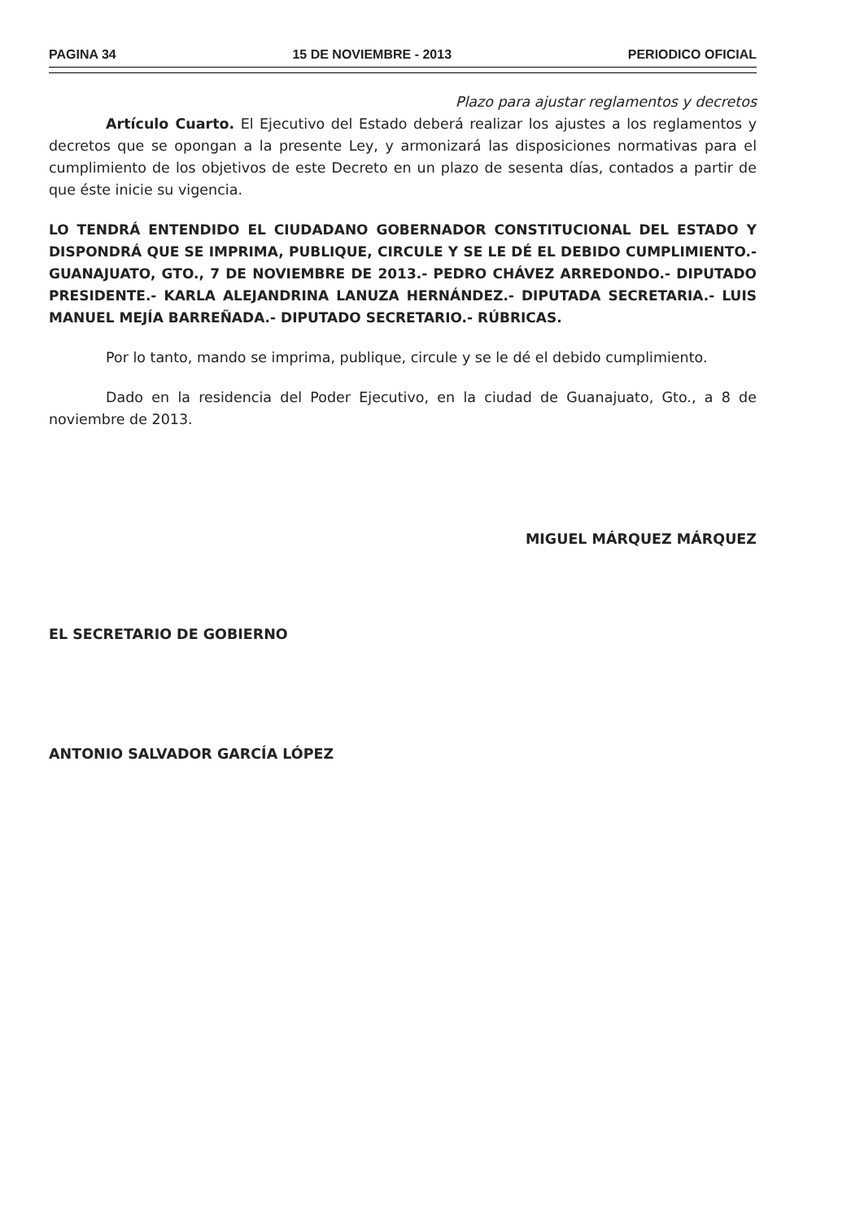PAGINA 34 15 DE NOVIEMBRE - 2013 PERIODICO OFICIAL
Plazo para ajustar reglamentos y decretos
Artículo Cuarto. El Ejecutivo del Estado deberá realizar los ajustes a los reglamentos y decretos que se opongan a la presente Ley, y armonizará las disposiciones normativas para el cumplimiento de los objetivos de este Decreto en un plazo de sesenta días, contados a partir de que éste inicie su vigencia.
LO TENDRÁ ENTENDIDO EL CIUDADANO GOBERNADOR CONSTITUCIONAL DEL ESTADO Y DISPONDRÁ QUE SE IMPRIMA, PUBLIQUE, CIRCULE Y SE LE DÉ EL DEBIDO CUMPLIMIENTO.- GUANAJUATO, GTO., 7 DE NOVIEMBRE DE 2013.- PEDRO CHÁVEZ ARREDONDO.- DIPUTADO PRESIDENTE.- KARLA ALEJANDRINA LANUZA HERNÁNDEZ.- DIPUTADA SECRETARIA.- LUIS MANUEL MEJÍA BARREÑADA.- DIPUTADO SECRETARIO.- RÚBRICAS.
Por lo tanto, mando se imprima, publique, circule y se le dé el debido cumplimiento.
Dado en la residencia del Poder Ejecutivo, en la ciudad de Guanajuato, Gto., a 8 de noviembre de 2013.
MIGUEL MÁRQUEZ MÁRQUEZ
EL SECRETARIO DE GOBIERNO
ANTONIO SALVADOR GARCÍA LÓPEZ